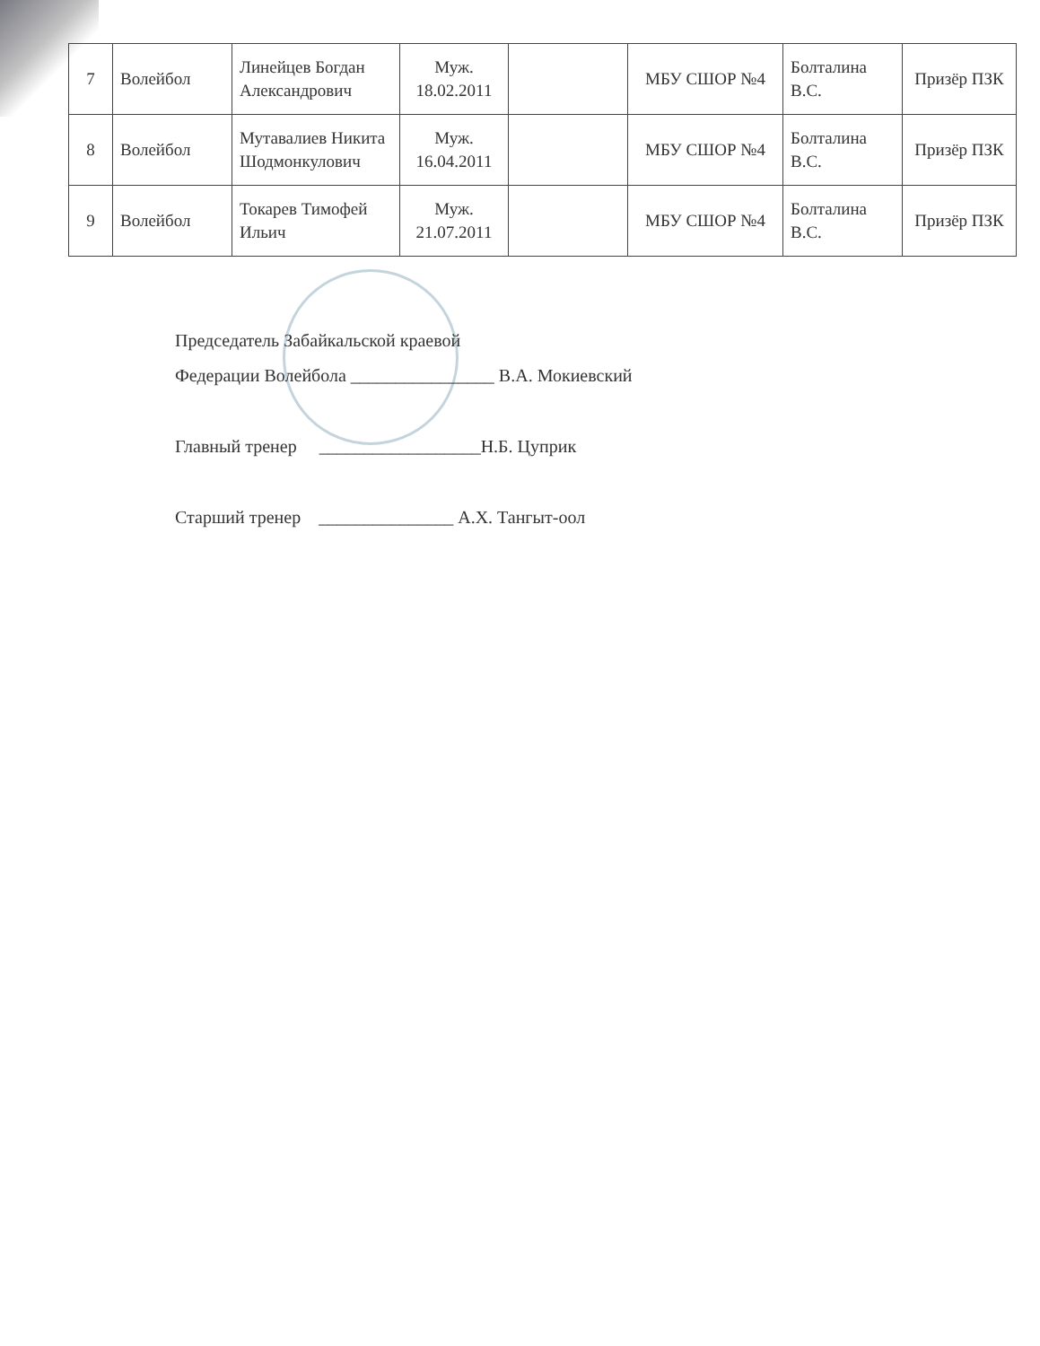| 7 | Волейбол | Линейцев Богдан Александрович | Муж. 18.02.2011 | | МБУ СШОР №4 | Болталина В.С. | Призёр ПЗК |
| 8 | Волейбол | Мутавалиев Никита Шодмонкулович | Муж. 16.04.2011 | | МБУ СШОР №4 | Болталина В.С. | Призёр ПЗК |
| 9 | Волейбол | Токарев Тимофей Ильич | Муж. 21.07.2011 | | МБУ СШОР №4 | Болталина В.С. | Призёр ПЗК |
Председатель Забайкальской краевой
Федерации Волейбола ________________ В.А. Мокиевский
Главный тренер __________________Н.Б. Цуприк
Старший тренер _______________ А.Х. Тангыт-оол